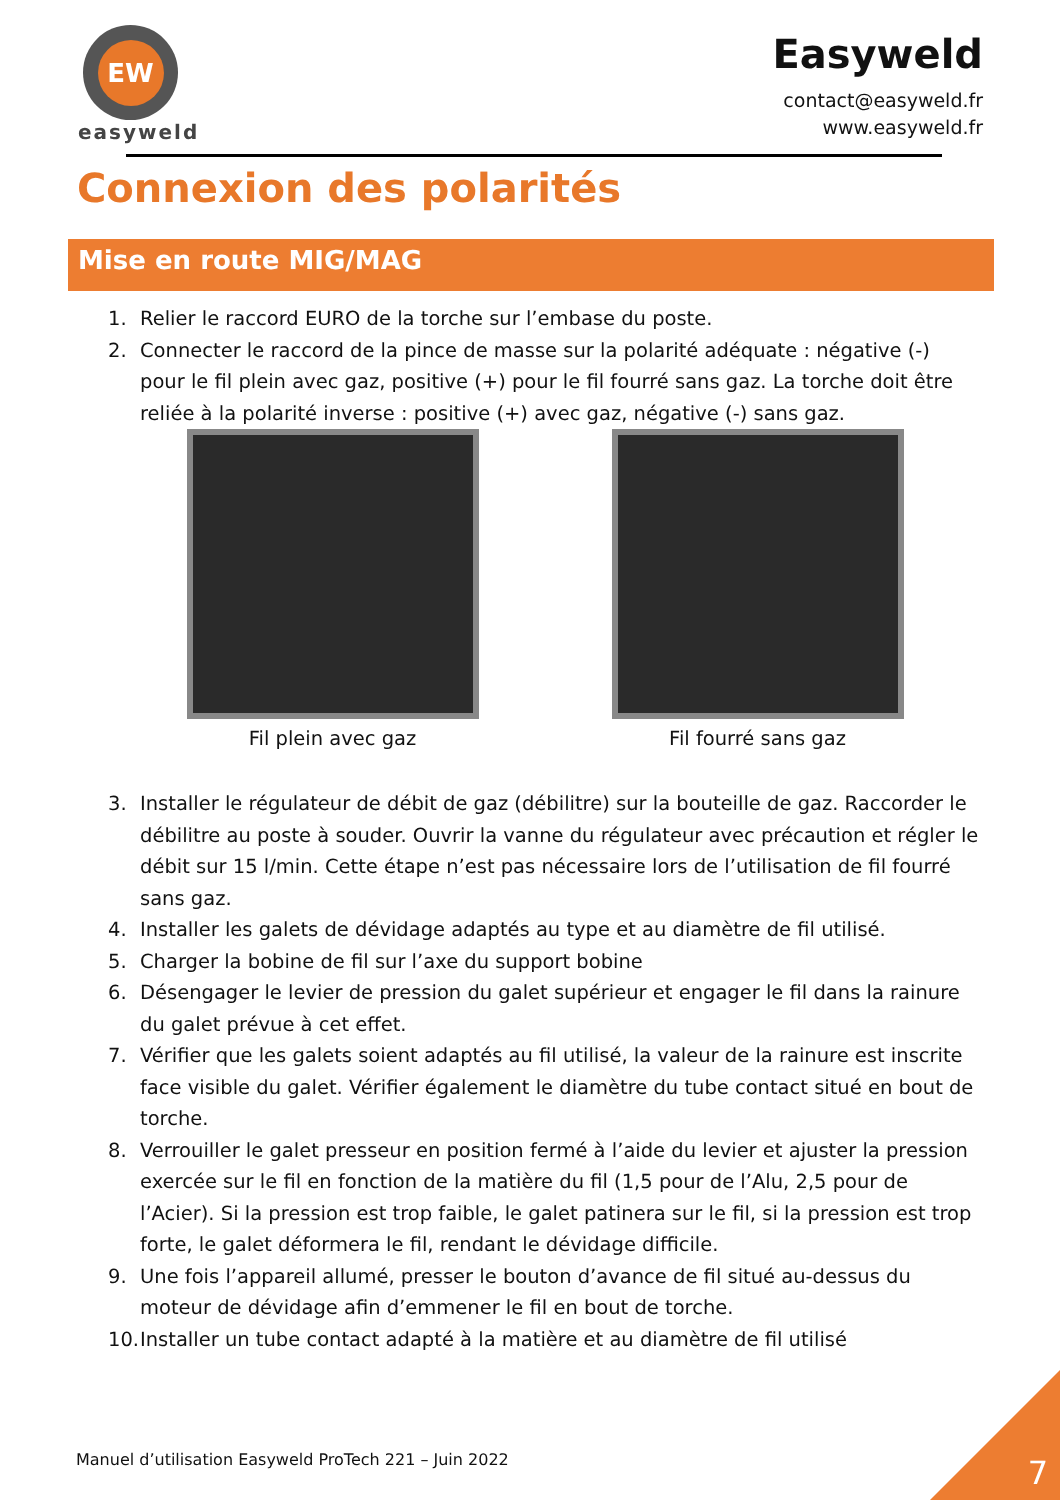EW
easyweld
Easyweld
contact@easyweld.fr
www.easyweld.fr
Connexion des polarités
Mise en route MIG/MAG
1. Relier le raccord EURO de la torche sur l’embase du poste.
2. Connecter le raccord de la pince de masse sur la polarité adéquate : négative (-) pour le fil plein avec gaz, positive (+) pour le fil fourré sans gaz. La torche doit être reliée à la polarité inverse : positive (+) avec gaz, négative (-) sans gaz.
Fil plein avec gaz Fil fourré sans gaz
3. Installer le régulateur de débit de gaz (débilitre) sur la bouteille de gaz. Raccorder le débilitre au poste à souder. Ouvrir la vanne du régulateur avec précaution et régler le débit sur 15 l/min. Cette étape n’est pas nécessaire lors de l’utilisation de fil fourré sans gaz.
4. Installer les galets de dévidage adaptés au type et au diamètre de fil utilisé.
5. Charger la bobine de fil sur l’axe du support bobine
6. Désengager le levier de pression du galet supérieur et engager le fil dans la rainure du galet prévue à cet effet.
7. Vérifier que les galets soient adaptés au fil utilisé, la valeur de la rainure est inscrite face visible du galet. Vérifier également le diamètre du tube contact situé en bout de torche.
8. Verrouiller le galet presseur en position fermé à l’aide du levier et ajuster la pression exercée sur le fil en fonction de la matière du fil (1,5 pour de l’Alu, 2,5 pour de l’Acier). Si la pression est trop faible, le galet patinera sur le fil, si la pression est trop forte, le galet déformera le fil, rendant le dévidage difficile.
9. Une fois l’appareil allumé, presser le bouton d’avance de fil situé au-dessus du moteur de dévidage afin d’emmener le fil en bout de torche.
10.
Installer un tube contact adapté à la matière et au diamètre de fil utilisé
Manuel d’utilisation Easyweld ProTech 221 – Juin 2022
7